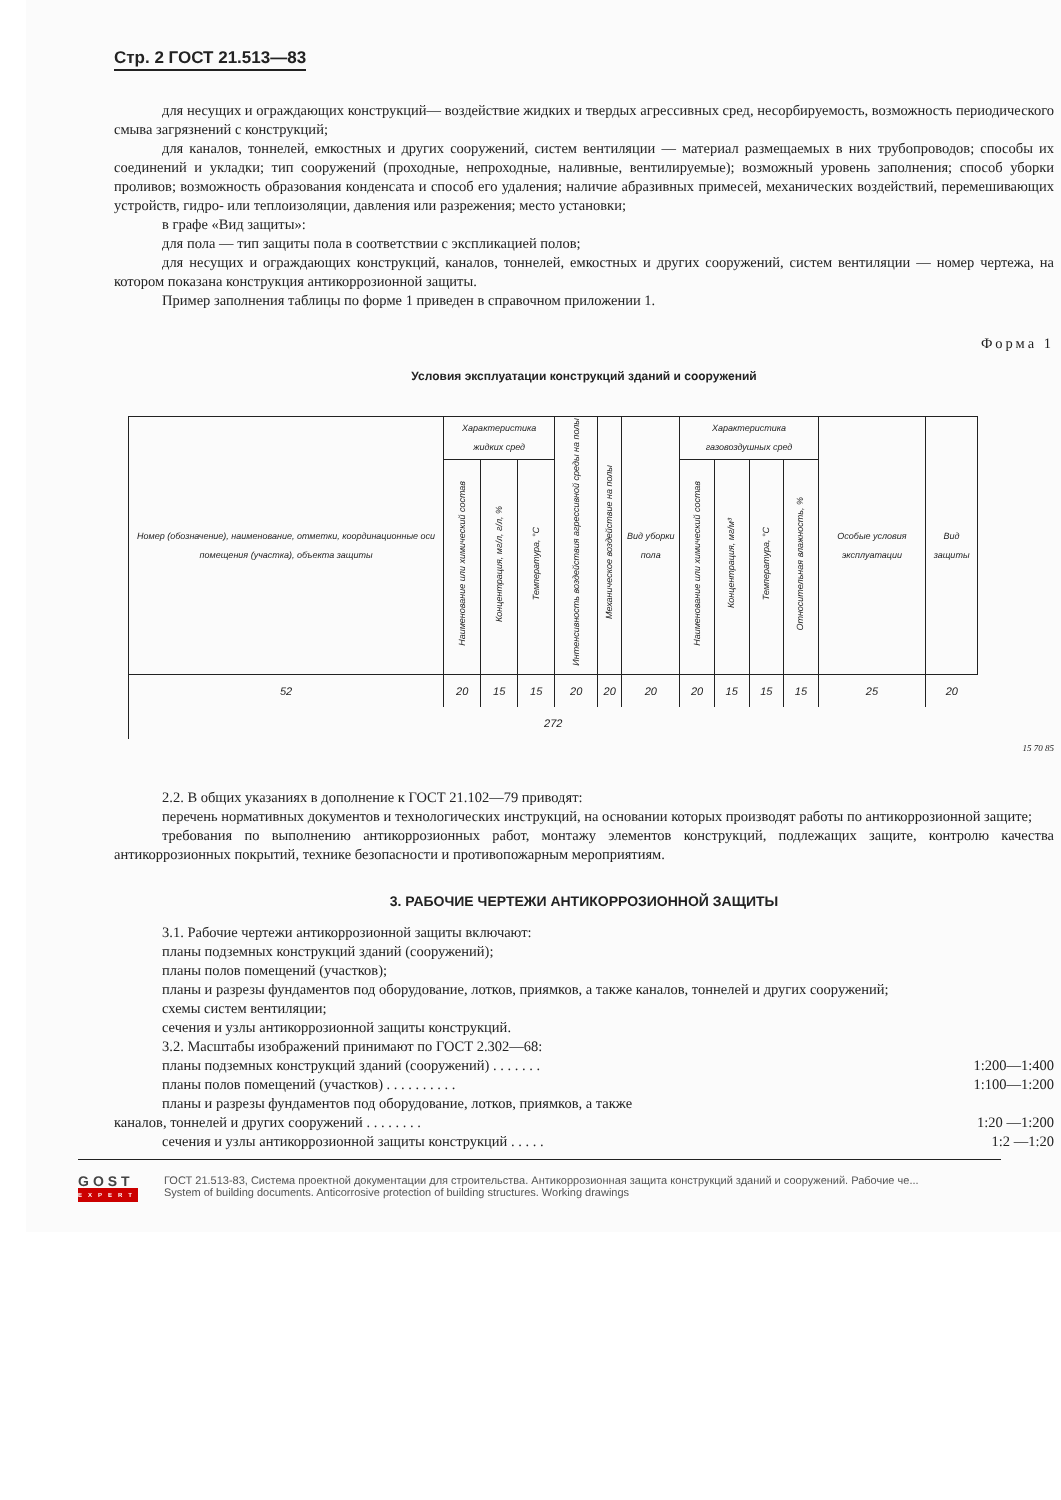Стр. 2 ГОСТ 21.513—83
для несущих и ограждающих конструкций— воздействие жидких и твердых агрессивных сред, несорбируемость, возможность периодического смыва загрязнений с конструкций;
для каналов, тоннелей, емкостных и других сооружений, систем вентиляции — материал размещаемых в них трубопроводов; способы их соединений и укладки; тип сооружений (проходные, непроходные, наливные, вентилируемые); возможный уровень заполнения; способ уборки проливов; возможность образования конденсата и способ его удаления; наличие абразивных примесей, механических воздействий, перемешивающих устройств, гидро- или теплоизоляции, давления или разрежения; место установки;
в графе «Вид защиты»:
для пола — тип защиты пола в соответствии с экспликацией полов;
для несущих и ограждающих конструкций, каналов, тоннелей, емкостных и других сооружений, систем вентиляции — номер чертежа, на котором показана конструкция антикоррозионной защиты.
Пример заполнения таблицы по форме 1 приведен в справочном приложении 1.
Форма 1
Условия эксплуатации конструкций зданий и сооружений
| Номер (обозначение), наименование, отметки, координационные оси помещения (участка), объекта защиты | Характеристика жидких сред | | | Интенсивность воздействия агрессивной среды на полы | Механическое воздействие на полы | Вид уборки пола | Характеристика газовоздушных сред | | | | Особые условия эксплуатации | Вид защиты |
| | Наименование или химический состав | Концентрация, мг/л, г/л, % | Температура, °С | | | | Наименование или химический состав | Концентрация, мг/м³ | Температура, °С | Относительная влажность, % | | |
| 52 | 20 | 15 | 15 | 20 | 20 | 20 | 20 | 15 | 15 | 15 | 25 | 20 |
| 272 | | | | | | | | | | | | |
15 70 85
2.2. В общих указаниях в дополнение к ГОСТ 21.102—79 приводят:
перечень нормативных документов и технологических инструкций, на основании которых производят работы по антикоррозионной защите;
требования по выполнению антикоррозионных работ, монтажу элементов конструкций, подлежащих защите, контролю качества антикоррозионных покрытий, технике безопасности и противопожарным мероприятиям.
3. РАБОЧИЕ ЧЕРТЕЖИ АНТИКОРРОЗИОННОЙ ЗАЩИТЫ
3.1. Рабочие чертежи антикоррозионной защиты включают:
планы подземных конструкций зданий (сооружений);
планы полов помещений (участков);
планы и разрезы фундаментов под оборудование, лотков, приямков, а также каналов, тоннелей и других сооружений;
схемы систем вентиляции;
сечения и узлы антикоррозионной защиты конструкций.
3.2. Масштабы изображений принимают по ГОСТ 2.302—68:
планы подземных конструкций зданий (сооружений) . . . . . . .
1:200—1:400
планы полов помещений (участков) . . . . . . . . . .
1:100—1:200
планы и разрезы фундаментов под оборудование, лотков, приямков, а также
каналов, тоннелей и других сооружений . . . . . . . .
1:20 —1:200
сечения и узлы антикоррозионной защиты конструкций . . . . .
1:2 —1:20
GOST
EXPERT
ГОСТ 21.513-83, Система проектной документации для строительства. Антикоррозионная защита конструкций зданий и сооружений. Рабочие че...
System of building documents. Anticorrosive protection of building structures. Working drawings